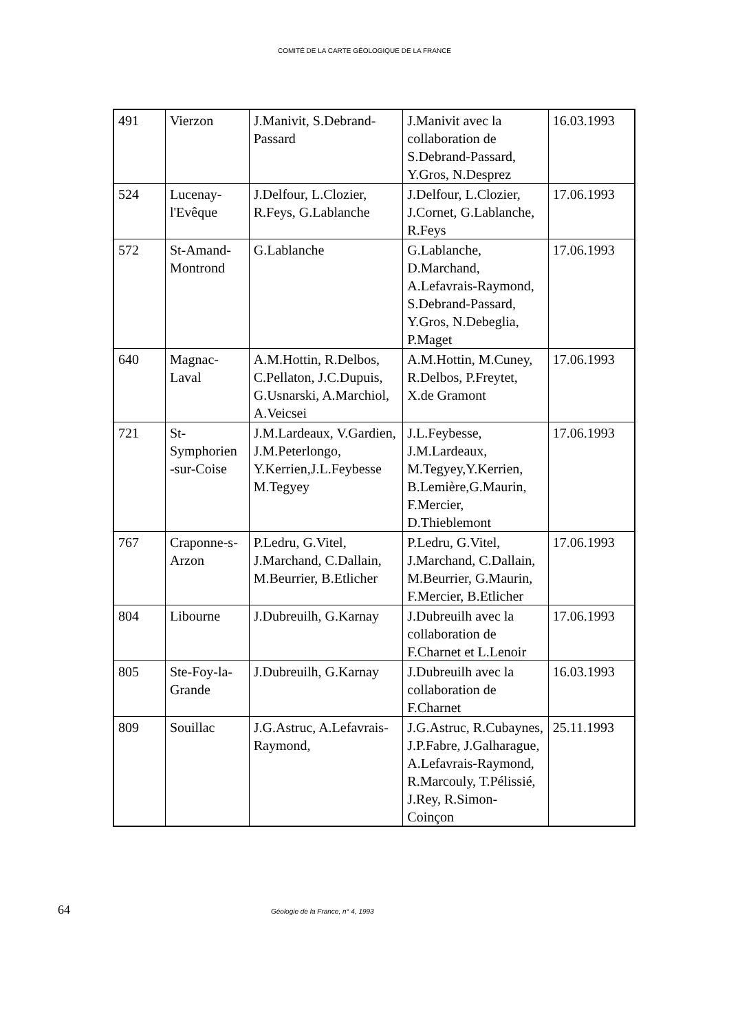COMITÉ DE LA CARTE GÉOLOGIQUE DE LA FRANCE
| 491 | Vierzon | J.Manivit, S.Debrand-Passard | J.Manivit avec la collaboration de S.Debrand-Passard, Y.Gros, N.Desprez | 16.03.1993 |
| 524 | Lucenay-l'Evêque | J.Delfour, L.Clozier, R.Feys, G.Lablanche | J.Delfour, L.Clozier, J.Cornet, G.Lablanche, R.Feys | 17.06.1993 |
| 572 | St-Amand-Montrond | G.Lablanche | G.Lablanche, D.Marchand, A.Lefavrais-Raymond, S.Debrand-Passard, Y.Gros, N.Debeglia, P.Maget | 17.06.1993 |
| 640 | Magnac-Laval | A.M.Hottin, R.Delbos, C.Pellaton, J.C.Dupuis, G.Usnarski, A.Marchiol, A.Veicsei | A.M.Hottin, M.Cuney, R.Delbos, P.Freytet, X.de Gramont | 17.06.1993 |
| 721 | St-Symphorien -sur-Coise | J.M.Lardeaux, V.Gardien, J.M.Peterlongo, Y.Kerrien,J.L.Feybesse M.Tegyey | J.L.Feybesse, J.M.Lardeaux, M.Tegyey,Y.Kerrien, B.Lemière,G.Maurin, F.Mercier, D.Thieblemont | 17.06.1993 |
| 767 | Craponne-s-Arzon | P.Ledru, G.Vitel, J.Marchand, C.Dallain, M.Beurrier, B.Etlicher | P.Ledru, G.Vitel, J.Marchand, C.Dallain, M.Beurrier, G.Maurin, F.Mercier, B.Etlicher | 17.06.1993 |
| 804 | Libourne | J.Dubreuilh, G.Karnay | J.Dubreuilh avec la collaboration de F.Charnet et L.Lenoir | 17.06.1993 |
| 805 | Ste-Foy-la-Grande | J.Dubreuilh, G.Karnay | J.Dubreuilh avec la collaboration de F.Charnet | 16.03.1993 |
| 809 | Souillac | J.G.Astruc, A.Lefavrais-Raymond, | J.G.Astruc, R.Cubaynes, J.P.Fabre, J.Galharague, A.Lefavrais-Raymond, R.Marcouly, T.Pélissié, J.Rey, R.Simon-Coinçon | 25.11.1993 |
64 Géologie de la France, n° 4, 1993